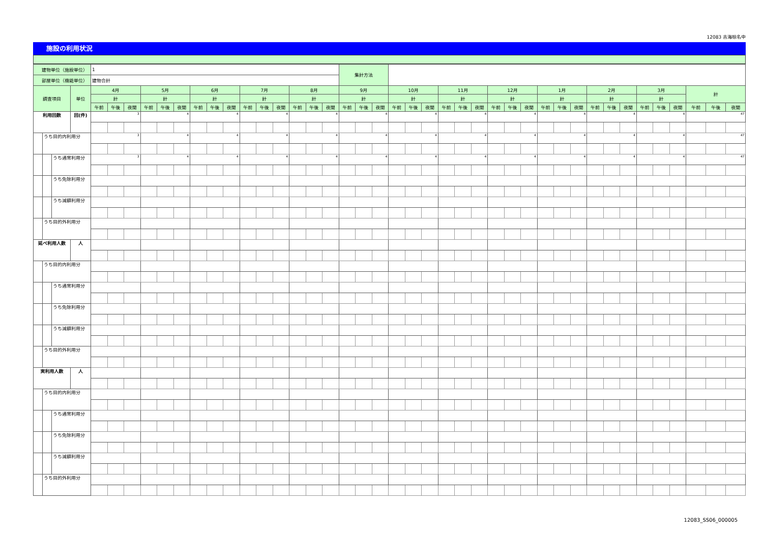12083 吉海椋名中
施設の利用状況
| 建物単位（施設単位） | | | | 1 | | | | | | | | | | | | | | | 集計方法 | | | | | | | | | | | | | | | | | | | | | | | |
| 部屋単位（機能単位） | | | | 建物合計 | | | | | | | | | | | | | | | | | | | | | | | | | | | | | | | | | | | | | | |
| 調査項目 | | | 単位 | 4月 | | | 5月 | | | 6月 | | | 7月 | | | 8月 | | | 9月 | | | 10月 | | | 11月 | | | 12月 | | | 1月 | | | 2月 | | | 3月 | | | 計 | | |
| | | | | 計 | | | 計 | | | 計 | | | 計 | | | 計 | | | 計 | | | 計 | | | 計 | | | 計 | | | 計 | | | 計 | | | 計 | | | | | |
| | | | | 午前 | 午後 | 夜間 | 午前 | 午後 | 夜間 | 午前 | 午後 | 夜間 | 午前 | 午後 | 夜間 | 午前 | 午後 | 夜間 | 午前 | 午後 | 夜間 | 午前 | 午後 | 夜間 | 午前 | 午後 | 夜間 | 午前 | 午後 | 夜間 | 午前 | 午後 | 夜間 | 午前 | 午後 | 夜間 | 午前 | 午後 | 夜間 | 午前 | 午後 | 夜間 |
| 利用回数 | | | 回(件) | 3 | | | 4 | | | 4 | | | 4 | | | 4 | | | 4 | | | 4 | | | 4 | | | 4 | | | 4 | | | 4 | | | 4 | | | 47 | | |
| | うち目的内利用分 | | | 3 | | | 4 | | | 4 | | | 4 | | | 4 | | | 4 | | | 4 | | | 4 | | | 4 | | | 4 | | | 4 | | | 4 | | | 47 | | |
| | | うち通常利用分 | | 3 | | | 4 | | | 4 | | | 4 | | | 4 | | | 4 | | | 4 | | | 4 | | | 4 | | | 4 | | | 4 | | | 4 | | | 47 | | |
| | | うち免除利用分 | | | | | | | | | | | | | | | | | | | | | | | | | | | | | | | | | | | | | | | | |
| | | うち減額利用分 | | | | | | | | | | | | | | | | | | | | | | | | | | | | | | | | | | | | | | | | |
| | うち目的外利用分 | | | | | | | | | | | | | | | | | | | | | | | | | | | | | | | | | | | | | | | | | |
| 延べ利用人数 | | | 人 | | | | | | | | | | | | | | | | | | | | | | | | | | | | | | | | | | | | | | | |
| | うち目的内利用分 | | | | | | | | | | | | | | | | | | | | | | | | | | | | | | | | | | | | | | | | | |
| | | うち通常利用分 | | | | | | | | | | | | | | | | | | | | | | | | | | | | | | | | | | | | | | | | |
| | | うち免除利用分 | | | | | | | | | | | | | | | | | | | | | | | | | | | | | | | | | | | | | | | | |
| | | うち減額利用分 | | | | | | | | | | | | | | | | | | | | | | | | | | | | | | | | | | | | | | | | |
| | うち目的外利用分 | | | | | | | | | | | | | | | | | | | | | | | | | | | | | | | | | | | | | | | | | |
| 実利用人数 | | | 人 | | | | | | | | | | | | | | | | | | | | | | | | | | | | | | | | | | | | | | | |
| | うち目的内利用分 | | | | | | | | | | | | | | | | | | | | | | | | | | | | | | | | | | | | | | | | | |
| | | うち通常利用分 | | | | | | | | | | | | | | | | | | | | | | | | | | | | | | | | | | | | | | | | |
| | | うち免除利用分 | | | | | | | | | | | | | | | | | | | | | | | | | | | | | | | | | | | | | | | | |
| | | うち減額利用分 | | | | | | | | | | | | | | | | | | | | | | | | | | | | | | | | | | | | | | | | |
| | うち目的外利用分 | | | | | | | | | | | | | | | | | | | | | | | | | | | | | | | | | | | | | | | | | |
12083_SS06_000005